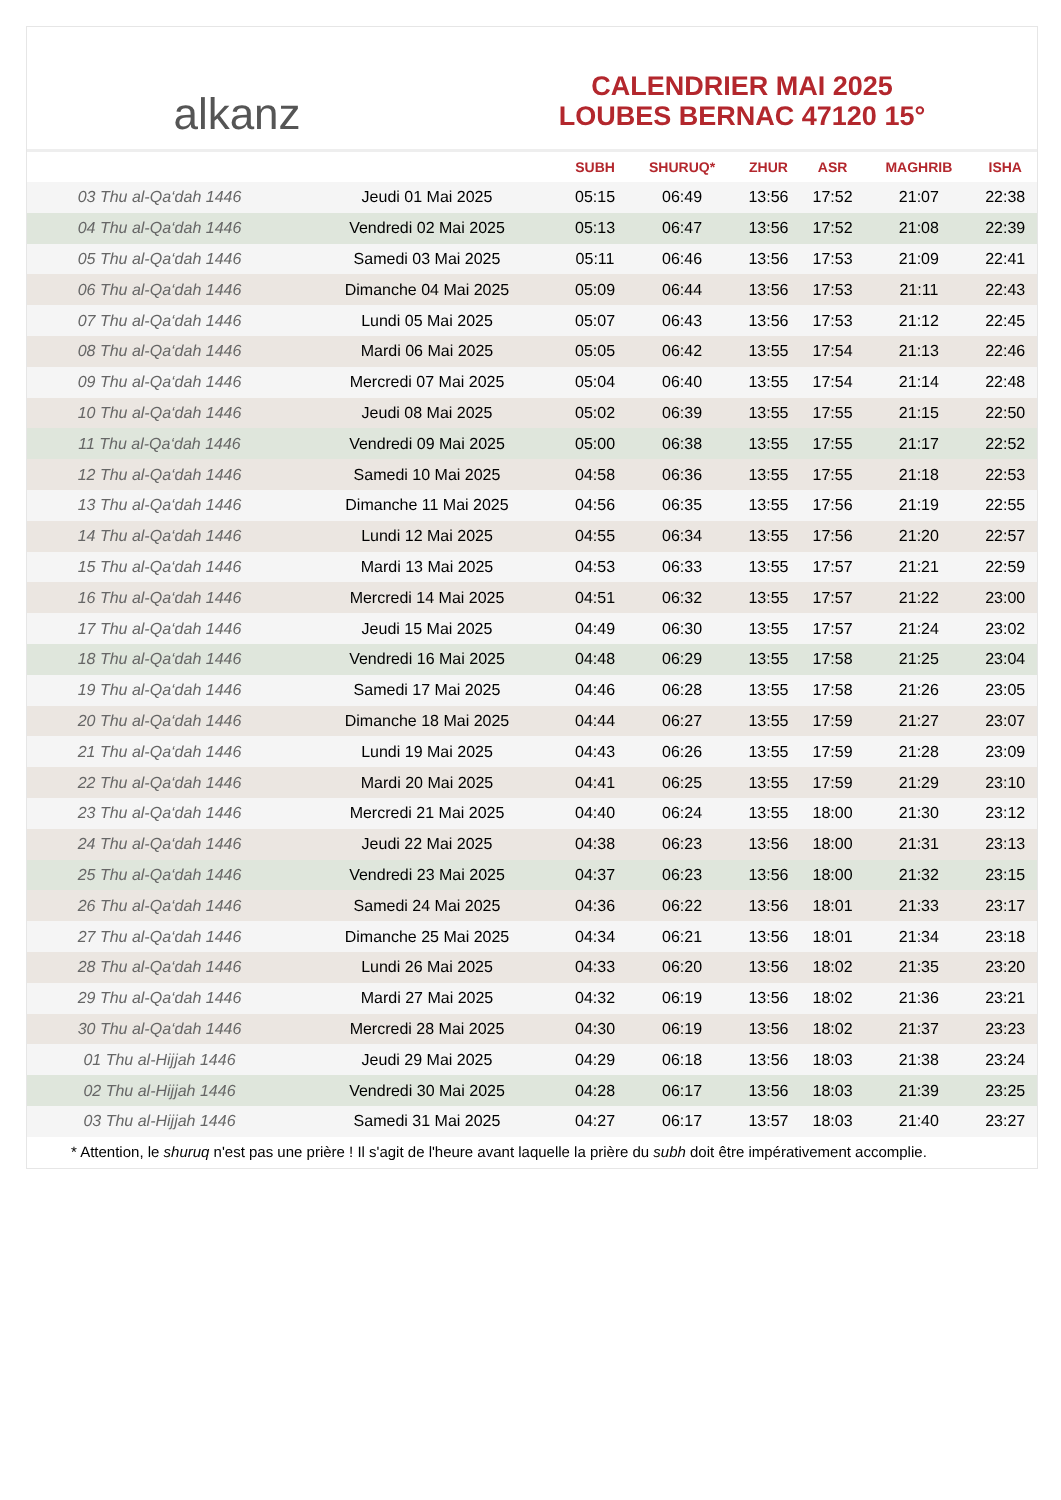alkanz
CALENDRIER MAI 2025
LOUBES BERNAC 47120 15°
| | | SUBH | SHURUQ* | ZHUR | ASR | MAGHRIB | ISHA |
| --- | --- | --- | --- | --- | --- | --- | --- |
| 03 Thu al-Qa‘dah 1446 | Jeudi 01 Mai 2025 | 05:15 | 06:49 | 13:56 | 17:52 | 21:07 | 22:38 |
| 04 Thu al-Qa‘dah 1446 | Vendredi 02 Mai 2025 | 05:13 | 06:47 | 13:56 | 17:52 | 21:08 | 22:39 |
| 05 Thu al-Qa‘dah 1446 | Samedi 03 Mai 2025 | 05:11 | 06:46 | 13:56 | 17:53 | 21:09 | 22:41 |
| 06 Thu al-Qa‘dah 1446 | Dimanche 04 Mai 2025 | 05:09 | 06:44 | 13:56 | 17:53 | 21:11 | 22:43 |
| 07 Thu al-Qa‘dah 1446 | Lundi 05 Mai 2025 | 05:07 | 06:43 | 13:56 | 17:53 | 21:12 | 22:45 |
| 08 Thu al-Qa‘dah 1446 | Mardi 06 Mai 2025 | 05:05 | 06:42 | 13:55 | 17:54 | 21:13 | 22:46 |
| 09 Thu al-Qa‘dah 1446 | Mercredi 07 Mai 2025 | 05:04 | 06:40 | 13:55 | 17:54 | 21:14 | 22:48 |
| 10 Thu al-Qa‘dah 1446 | Jeudi 08 Mai 2025 | 05:02 | 06:39 | 13:55 | 17:55 | 21:15 | 22:50 |
| 11 Thu al-Qa‘dah 1446 | Vendredi 09 Mai 2025 | 05:00 | 06:38 | 13:55 | 17:55 | 21:17 | 22:52 |
| 12 Thu al-Qa‘dah 1446 | Samedi 10 Mai 2025 | 04:58 | 06:36 | 13:55 | 17:55 | 21:18 | 22:53 |
| 13 Thu al-Qa‘dah 1446 | Dimanche 11 Mai 2025 | 04:56 | 06:35 | 13:55 | 17:56 | 21:19 | 22:55 |
| 14 Thu al-Qa‘dah 1446 | Lundi 12 Mai 2025 | 04:55 | 06:34 | 13:55 | 17:56 | 21:20 | 22:57 |
| 15 Thu al-Qa‘dah 1446 | Mardi 13 Mai 2025 | 04:53 | 06:33 | 13:55 | 17:57 | 21:21 | 22:59 |
| 16 Thu al-Qa‘dah 1446 | Mercredi 14 Mai 2025 | 04:51 | 06:32 | 13:55 | 17:57 | 21:22 | 23:00 |
| 17 Thu al-Qa‘dah 1446 | Jeudi 15 Mai 2025 | 04:49 | 06:30 | 13:55 | 17:57 | 21:24 | 23:02 |
| 18 Thu al-Qa‘dah 1446 | Vendredi 16 Mai 2025 | 04:48 | 06:29 | 13:55 | 17:58 | 21:25 | 23:04 |
| 19 Thu al-Qa‘dah 1446 | Samedi 17 Mai 2025 | 04:46 | 06:28 | 13:55 | 17:58 | 21:26 | 23:05 |
| 20 Thu al-Qa‘dah 1446 | Dimanche 18 Mai 2025 | 04:44 | 06:27 | 13:55 | 17:59 | 21:27 | 23:07 |
| 21 Thu al-Qa‘dah 1446 | Lundi 19 Mai 2025 | 04:43 | 06:26 | 13:55 | 17:59 | 21:28 | 23:09 |
| 22 Thu al-Qa‘dah 1446 | Mardi 20 Mai 2025 | 04:41 | 06:25 | 13:55 | 17:59 | 21:29 | 23:10 |
| 23 Thu al-Qa‘dah 1446 | Mercredi 21 Mai 2025 | 04:40 | 06:24 | 13:55 | 18:00 | 21:30 | 23:12 |
| 24 Thu al-Qa‘dah 1446 | Jeudi 22 Mai 2025 | 04:38 | 06:23 | 13:56 | 18:00 | 21:31 | 23:13 |
| 25 Thu al-Qa‘dah 1446 | Vendredi 23 Mai 2025 | 04:37 | 06:23 | 13:56 | 18:00 | 21:32 | 23:15 |
| 26 Thu al-Qa‘dah 1446 | Samedi 24 Mai 2025 | 04:36 | 06:22 | 13:56 | 18:01 | 21:33 | 23:17 |
| 27 Thu al-Qa‘dah 1446 | Dimanche 25 Mai 2025 | 04:34 | 06:21 | 13:56 | 18:01 | 21:34 | 23:18 |
| 28 Thu al-Qa‘dah 1446 | Lundi 26 Mai 2025 | 04:33 | 06:20 | 13:56 | 18:02 | 21:35 | 23:20 |
| 29 Thu al-Qa‘dah 1446 | Mardi 27 Mai 2025 | 04:32 | 06:19 | 13:56 | 18:02 | 21:36 | 23:21 |
| 30 Thu al-Qa‘dah 1446 | Mercredi 28 Mai 2025 | 04:30 | 06:19 | 13:56 | 18:02 | 21:37 | 23:23 |
| 01 Thu al-Hijjah 1446 | Jeudi 29 Mai 2025 | 04:29 | 06:18 | 13:56 | 18:03 | 21:38 | 23:24 |
| 02 Thu al-Hijjah 1446 | Vendredi 30 Mai 2025 | 04:28 | 06:17 | 13:56 | 18:03 | 21:39 | 23:25 |
| 03 Thu al-Hijjah 1446 | Samedi 31 Mai 2025 | 04:27 | 06:17 | 13:57 | 18:03 | 21:40 | 23:27 |
* Attention, le shuruq n'est pas une prière ! Il s'agit de l'heure avant laquelle la prière du subh doit être impérativement accomplie.